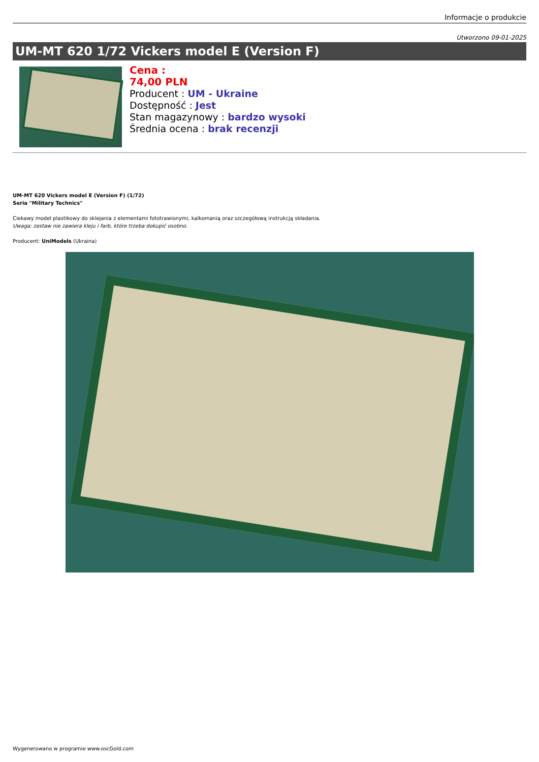Informacje o produkcie
Utworzono 09-01-2025
UM-MT 620 1/72 Vickers model E (Version F)
Cena :
74,00 PLN
Producent : UM - Ukraine
Dostępność : Jest
Stan magazynowy : bardzo wysoki
Średnia ocena : brak recenzji
UM-MT 620 Vickers model E (Version F) (1/72)
Seria "Military Technics"
Ciekawy model plastikowy do sklejania z elementami fototrawionymi, kalkomanią oraz szczegółową instrukcją składania.
Uwaga: zestaw nie zawiera kleju i farb, które trzeba dokupić osobno.
Producent: UniModels (Ukraina)
Wygenerowano w programie www.oscGold.com